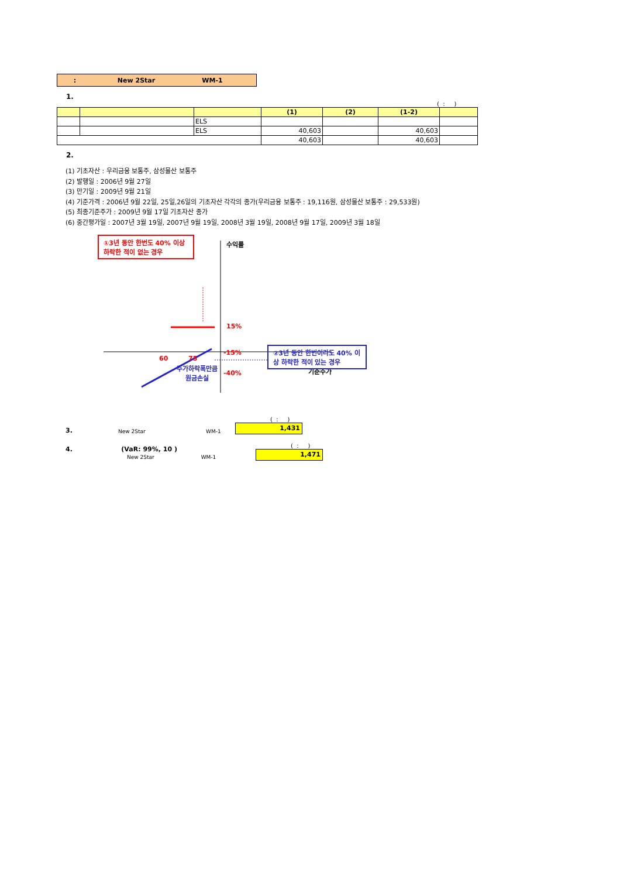: New 2Star WM-1
1.
( : )
| | | | (1) | (2) | (1-2) | |
| --- | --- | --- | --- | --- | --- | --- |
| | | ELS | | | | |
| | | ELS | 40,603 | | 40,603 | |
| | | | 40,603 | | 40,603 | |
2.
(1) 기초자산 : 우리금융 보통주, 삼성물산 보통주
(2) 발행일 : 2006년 9월 27일
(3) 만기일 : 2009년 9월 21일
(4) 기준가격 : 2006년 9월 22일, 25일,26일의 기초자산 각각의 종가(우리금융 보통주 : 19,116원, 삼성물산 보통주 : 29,533원)
(5) 최종기준주가 : 2009년 9월 17일 기초자산 종가
(6) 중간평가일 : 2007년 3월 19일, 2007년 9월 19일, 2008년 3월 19일, 2008년 9월 17일, 2009년 3월 18일
①3년 동안 한번도 40% 이상 하락한 적이 없는 경우
수익률
15%
60 75
기준주가
-15%
-40%
주가하락폭만큼
원금손실
②3년 동안 한번이라도 40% 이상 하락한 적이 있는 경우
3. New 2Star WM-1
( : )
1,431
4. (VaR: 99%, 10 )
New 2Star WM-1
( : )
1,471